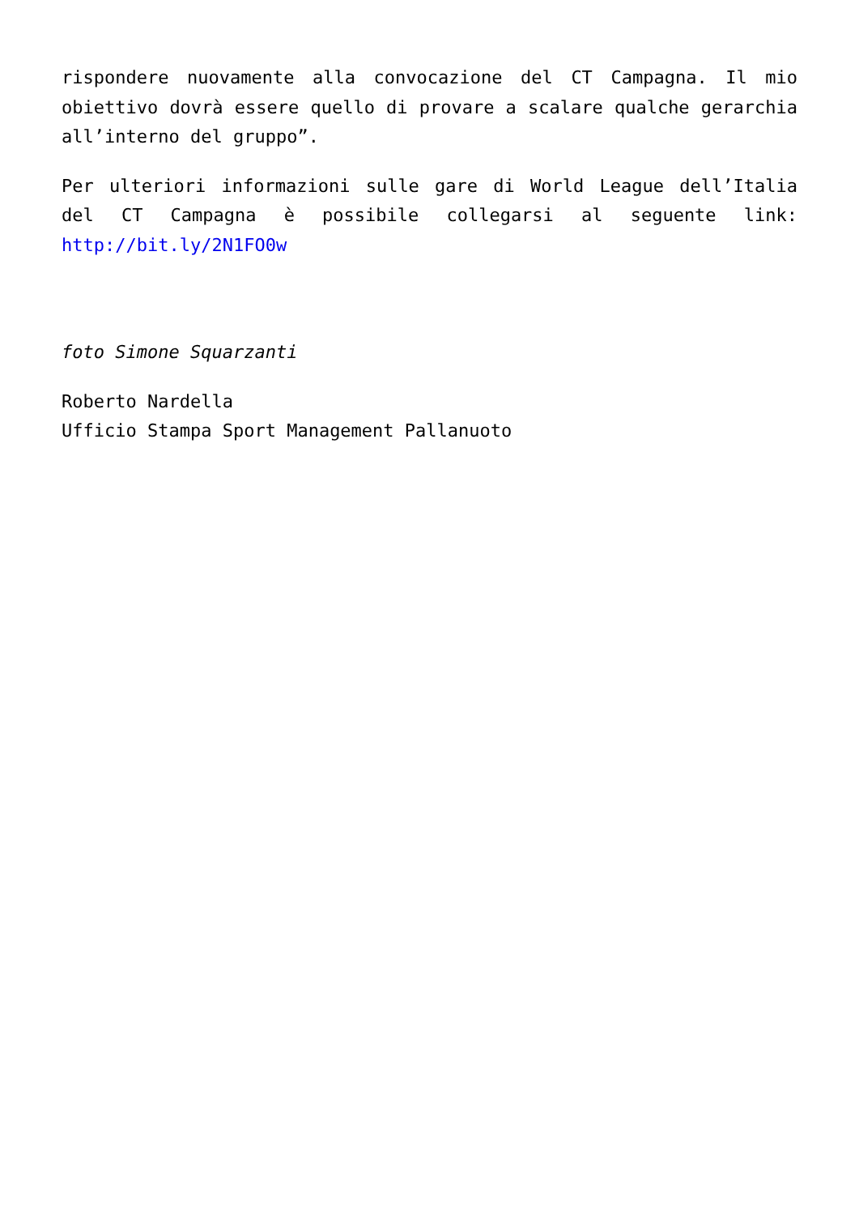rispondere nuovamente alla convocazione del CT Campagna. Il mio obiettivo dovrà essere quello di provare a scalare qualche gerarchia all’interno del gruppo”.
Per ulteriori informazioni sulle gare di World League dell’Italia del CT Campagna è possibile collegarsi al seguente link: http://bit.ly/2N1FO0w
foto Simone Squarzanti
Roberto Nardella
Ufficio Stampa Sport Management Pallanuoto